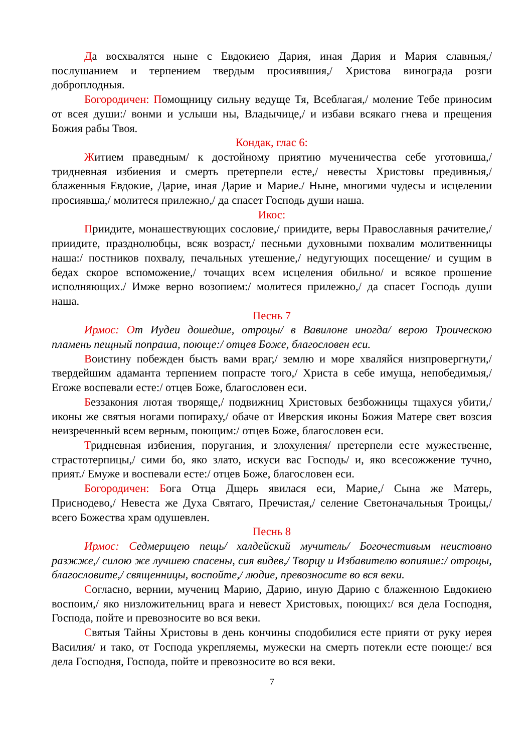Да восхвалятся ныне с Евдокиею Дария, иная Дария и Мария славныя,/ послушанием и терпением твердым просиявшия,/ Христова винограда розги доброплодныя.
Богородичен: Помощницу сильну ведуще Тя, Всеблагая,/ моление Тебе приносим от всея души:/ вонми и услыши ны, Владычице,/ и избави всякаго гнева и прещения Божия рабы Твоя.
Кондак, глас 6:
Житием праведным/ к достойному приятию мученичества себе уготовиша,/ тридневная избиения и смерть претерпели есте,/ невесты Христовы предивныя,/ блаженныя Евдокие, Дарие, иная Дарие и Марие./ Ныне, многими чудесы и исцелении просиявша,/ молитеся прилежно,/ да спасет Господь души наша.
Икос:
Приидите, монашествующих сословие,/ приидите, веры Православныя рачителие,/ приидите, празднолюбцы, всяк возраст,/ песньми духовными похвалим молитвенницы наша:/ постников похвалу, печальных утешение,/ недугующих посещение/ и сущим в бедах скорое вспоможение,/ точащих всем исцеления обильно/ и всякое прошение исполняющих./ Имже верно возопием:/ молитеся прилежно,/ да спасет Господь души наша.
Песнь 7
Ирмос: От Иудеи дошедше, отроцы/ в Вавилоне иногда/ верою Троическою пламень пещный попраша, поюще:/ отцев Боже, благословен еси.
Воистину побежден бысть вами враг,/ землю и море хваляйся низпровергнути,/ твердейшим адаманта терпением попрасте того,/ Христа в себе имуща, непобедимыя,/ Егоже воспевали есте:/ отцев Боже, благословен еси.
Беззакония лютая творяще,/ подвижниц Христовых безбожницы тщахуся убити,/ иконы же святыя ногами попираху,/ обаче от Иверския иконы Божия Матере свет возсия неизреченный всем верным, поющим:/ отцев Боже, благословен еси.
Тридневная избиения, поругания, и злохуления/ претерпели есте мужественне, страстотерпицы,/ сими бо, яко злато, искуси вас Господь/ и, яко всесожжение тучно, прият./ Емуже и воспевали есте:/ отцев Боже, благословен еси.
Богородичен: Бога Отца Дщерь явилася еси, Марие,/ Сына же Матерь, Приснодево,/ Невеста же Духа Святаго, Пречистая,/ селение Светоначальныя Троицы,/ всего Божества храм одушевлен.
Песнь 8
Ирмос: Седмерицею пещь/ халдейский мучитель/ Богочестивым неистовно разжже,/ силою же лучшею спасены, сия видев,/ Творцу и Избавителю вопияше:/ отроцы, благословите,/ священницы, воспойте,/ людие, превозносите во вся веки.
Согласно, вернии, мучениц Марию, Дарию, иную Дарию с блаженною Евдокиею воспоим,/ яко низложительниц врага и невест Христовых, поющих:/ вся дела Господня, Господа, пойте и превозносите во вся веки.
Святыя Тайны Христовы в день кончины сподобилися есте прияти от руку иерея Василия/ и тако, от Господа укрепляемы, мужески на смерть потекли есте поюще:/ вся дела Господня, Господа, пойте и превозносите во вся веки.
7